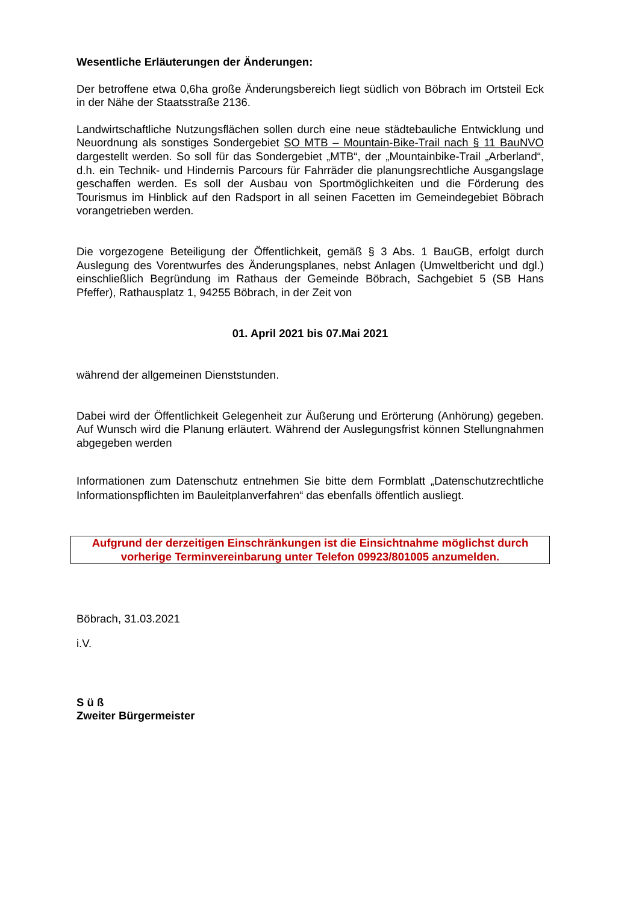Wesentliche Erläuterungen der Änderungen:
Der betroffene etwa 0,6ha große Änderungsbereich liegt südlich von Böbrach im Ortsteil Eck in der Nähe der Staatsstraße 2136.
Landwirtschaftliche Nutzungsflächen sollen durch eine neue städtebauliche Entwicklung und Neuordnung als sonstiges Sondergebiet SO MTB – Mountain-Bike-Trail nach § 11 BauNVO dargestellt werden. So soll für das Sondergebiet „MTB“, der „Mountainbike-Trail „Arberland“, d.h. ein Technik- und Hindernis Parcours für Fahrräder die planungsrechtliche Ausgangslage geschaffen werden. Es soll der Ausbau von Sportmöglichkeiten und die Förderung des Tourismus im Hinblick auf den Radsport in all seinen Facetten im Gemeindegebiet Böbrach vorangetrieben werden.
Die vorgezogene Beteiligung der Öffentlichkeit, gemäß § 3 Abs. 1 BauGB, erfolgt durch Auslegung des Vorentwurfes des Änderungsplanes, nebst Anlagen (Umweltbericht und dgl.) einschließlich Begründung im Rathaus der Gemeinde Böbrach, Sachgebiet 5 (SB Hans Pfeffer), Rathausplatz 1, 94255 Böbrach, in der Zeit von
01. April 2021 bis 07.Mai 2021
während der allgemeinen Dienststunden.
Dabei wird der Öffentlichkeit Gelegenheit zur Äußerung und Erörterung (Anhörung) gegeben. Auf Wunsch wird die Planung erläutert. Während der Auslegungsfrist können Stellungnahmen abgegeben werden
Informationen zum Datenschutz entnehmen Sie bitte dem Formblatt „Datenschutzrechtliche Informationspflichten im Bauleitplanverfahren“ das ebenfalls öffentlich ausliegt.
Aufgrund der derzeitigen Einschränkungen ist die Einsichtnahme möglichst durch vorherige Terminvereinbarung unter Telefon 09923/801005 anzumelden.
Böbrach, 31.03.2021
i.V.
S ü ß
Zweiter Bürgermeister